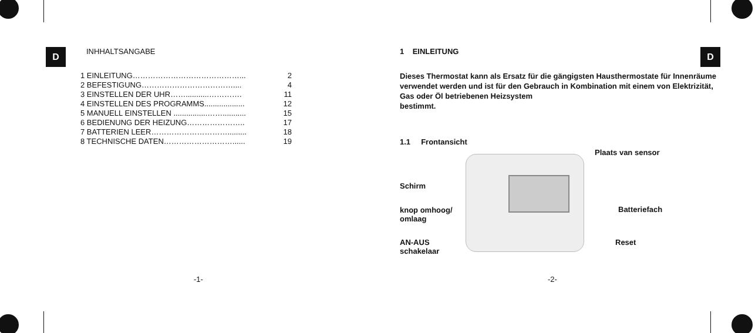D
INHHALTSANGABE
1 EINLEITUNG……………………………………... 2
2 BEFESTIGUNG……………………………….... 4
3 EINSTELLEN DER UHR……...........…………. 11
4 EINSTELLEN DES PROGRAMMS................... 12
5 MANUELL EINSTELLEN ................……........... 15
6 BEDIENUNG DER HEIZUNG………………….. 17
7 BATTERIEN LEER…………………………......... 18
8 TECHNISCHE DATEN………………………...... 19
-1-
D
1 EINLEITUNG
Dieses Thermostat kann als Ersatz für die gängigsten Hausthermostate für Innenräume verwendet werden und ist für den Gebrauch in Kombination mit einem von Elektrizität, Gas oder Öl betriebenen Heizsystem
bestimmt.
1.1 Frontansicht
Plaats van sensor
Schirm
knop omhoog/
omlaag
Batteriefach
AN-AUS
schakelaar
Reset
-2-